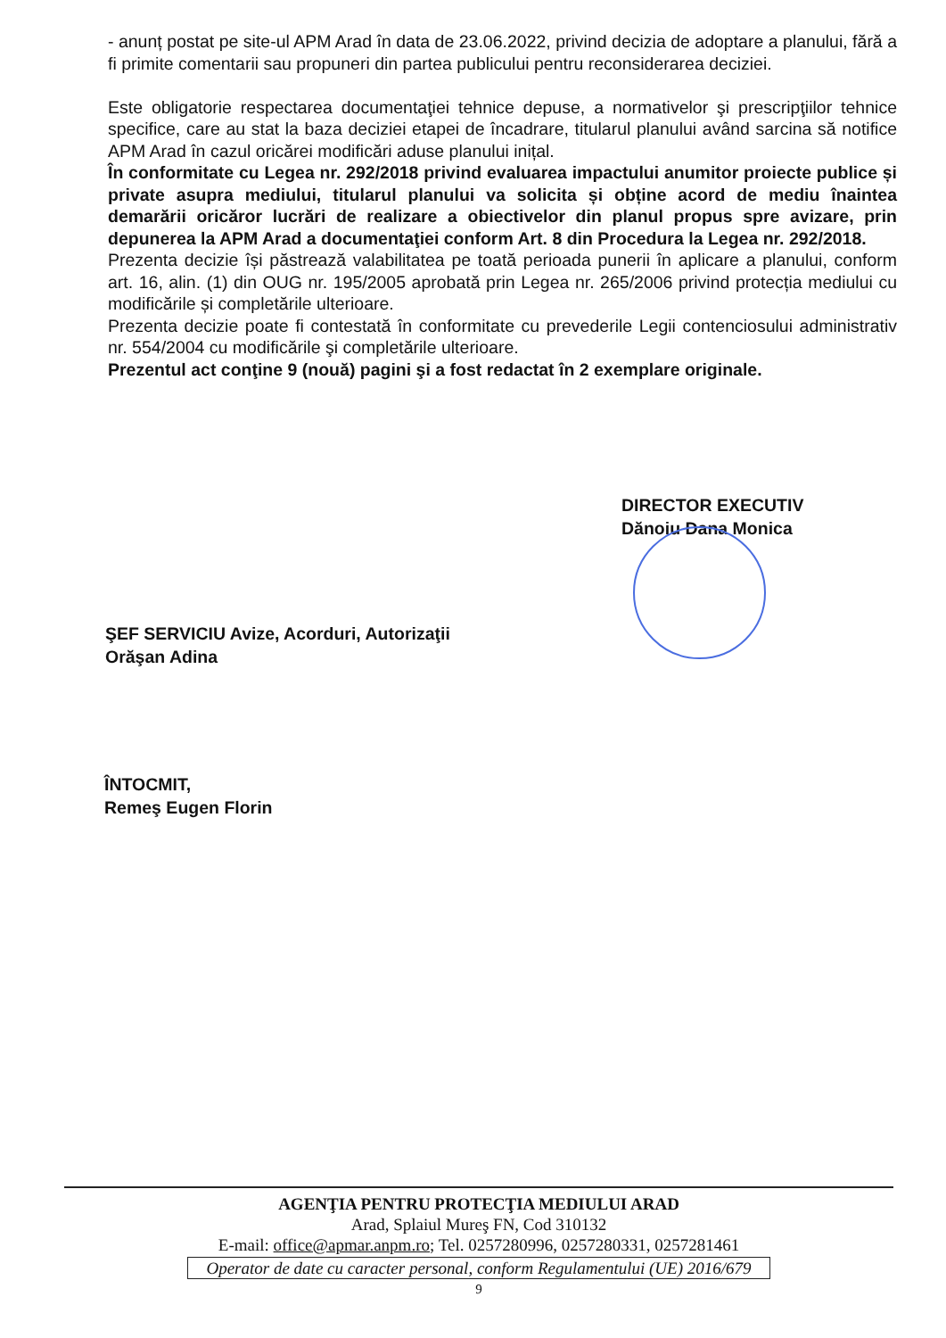- anunț postat pe site-ul APM Arad în data de 23.06.2022, privind decizia de adoptare a planului, fără a fi primite comentarii sau propuneri din partea publicului pentru reconsiderarea deciziei.
Este obligatorie respectarea documentaţiei tehnice depuse, a normativelor şi prescripţiilor tehnice specifice, care au stat la baza deciziei etapei de încadrare, titularul planului având sarcina să notifice APM Arad în cazul oricărei modificări aduse planului inițal.
În conformitate cu Legea nr. 292/2018 privind evaluarea impactului anumitor proiecte publice și private asupra mediului, titularul planului va solicita și obține acord de mediu înaintea demarării oricăror lucrări de realizare a obiectivelor din planul propus spre avizare, prin depunerea la APM Arad a documentaţiei conform Art. 8 din Procedura la Legea nr. 292/2018.
Prezenta decizie își păstrează valabilitatea pe toată perioada punerii în aplicare a planului, conform art. 16, alin. (1) din OUG nr. 195/2005 aprobată prin Legea nr. 265/2006 privind protecția mediului cu modificările și completările ulterioare.
Prezenta decizie poate fi contestată în conformitate cu prevederile Legii contenciosului administrativ nr. 554/2004 cu modificările şi completările ulterioare.
Prezentul act conţine 9 (nouă) pagini şi a fost redactat în 2 exemplare originale.
DIRECTOR EXECUTIV
Dănoiu Dana Monica
ŞEF SERVICIU Avize, Acorduri, Autorizaţii
Orăşan Adina
ÎNTOCMIT,
Remeş Eugen Florin
AGENŢIA PENTRU PROTECŢIA MEDIULUI ARAD
Arad, Splaiul Mureş FN, Cod 310132
E-mail: office@apmar.anpm.ro; Tel. 0257280996, 0257280331, 0257281461
Operator de date cu caracter personal, conform Regulamentului (UE) 2016/679
9